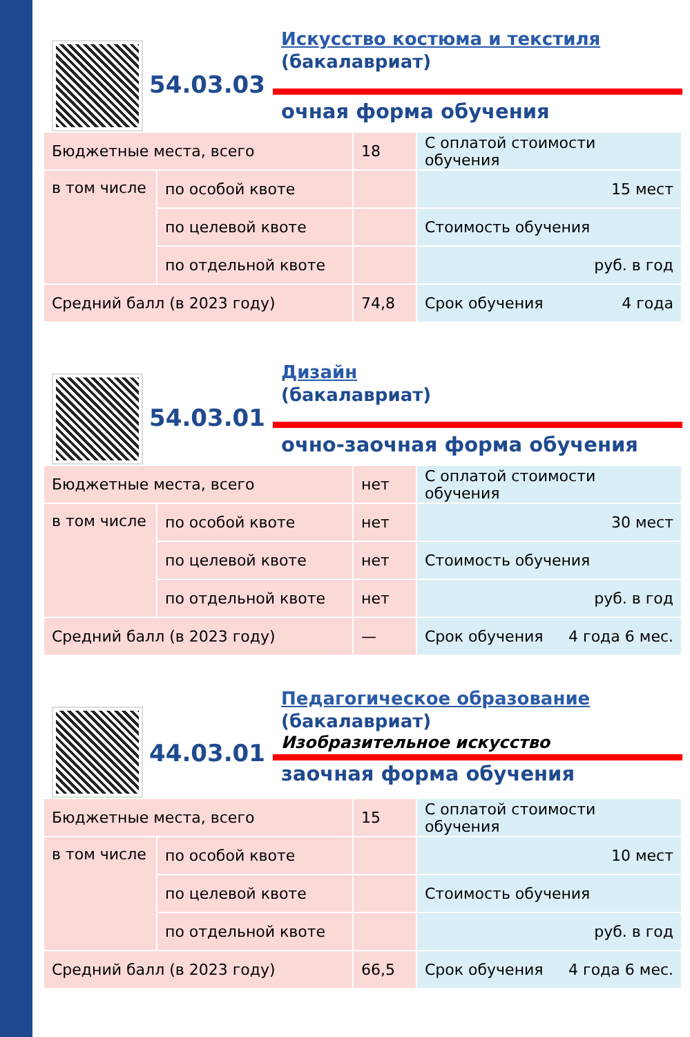54.03.03
Искусство костюма и текстиля
(бакалавриат)
очная форма обучения
| Бюджетные места, всего | | 18 | С оплатой стоимости обучения |
| в том числе | по особой квоте | | 15 мест |
| | по целевой квоте | | Стоимость обучения |
| | по отдельной квоте | | руб. в год |
| Средний балл (в 2023 году) | | 74,8 | Срок обучения 4 года |
54.03.01
Дизайн
(бакалавриат)
очно-заочная форма обучения
| Бюджетные места, всего | | нет | С оплатой стоимости обучения |
| в том числе | по особой квоте | нет | 30 мест |
| | по целевой квоте | нет | Стоимость обучения |
| | по отдельной квоте | нет | руб. в год |
| Средний балл (в 2023 году) | | — | Срок обучения 4 года 6 мес. |
44.03.01
Педагогическое образование
(бакалавриат)
Изобразительное искусство
заочная форма обучения
| Бюджетные места, всего | | 15 | С оплатой стоимости обучения |
| в том числе | по особой квоте | | 10 мест |
| | по целевой квоте | | Стоимость обучения |
| | по отдельной квоте | | руб. в год |
| Средний балл (в 2023 году) | | 66,5 | Срок обучения 4 года 6 мес. |